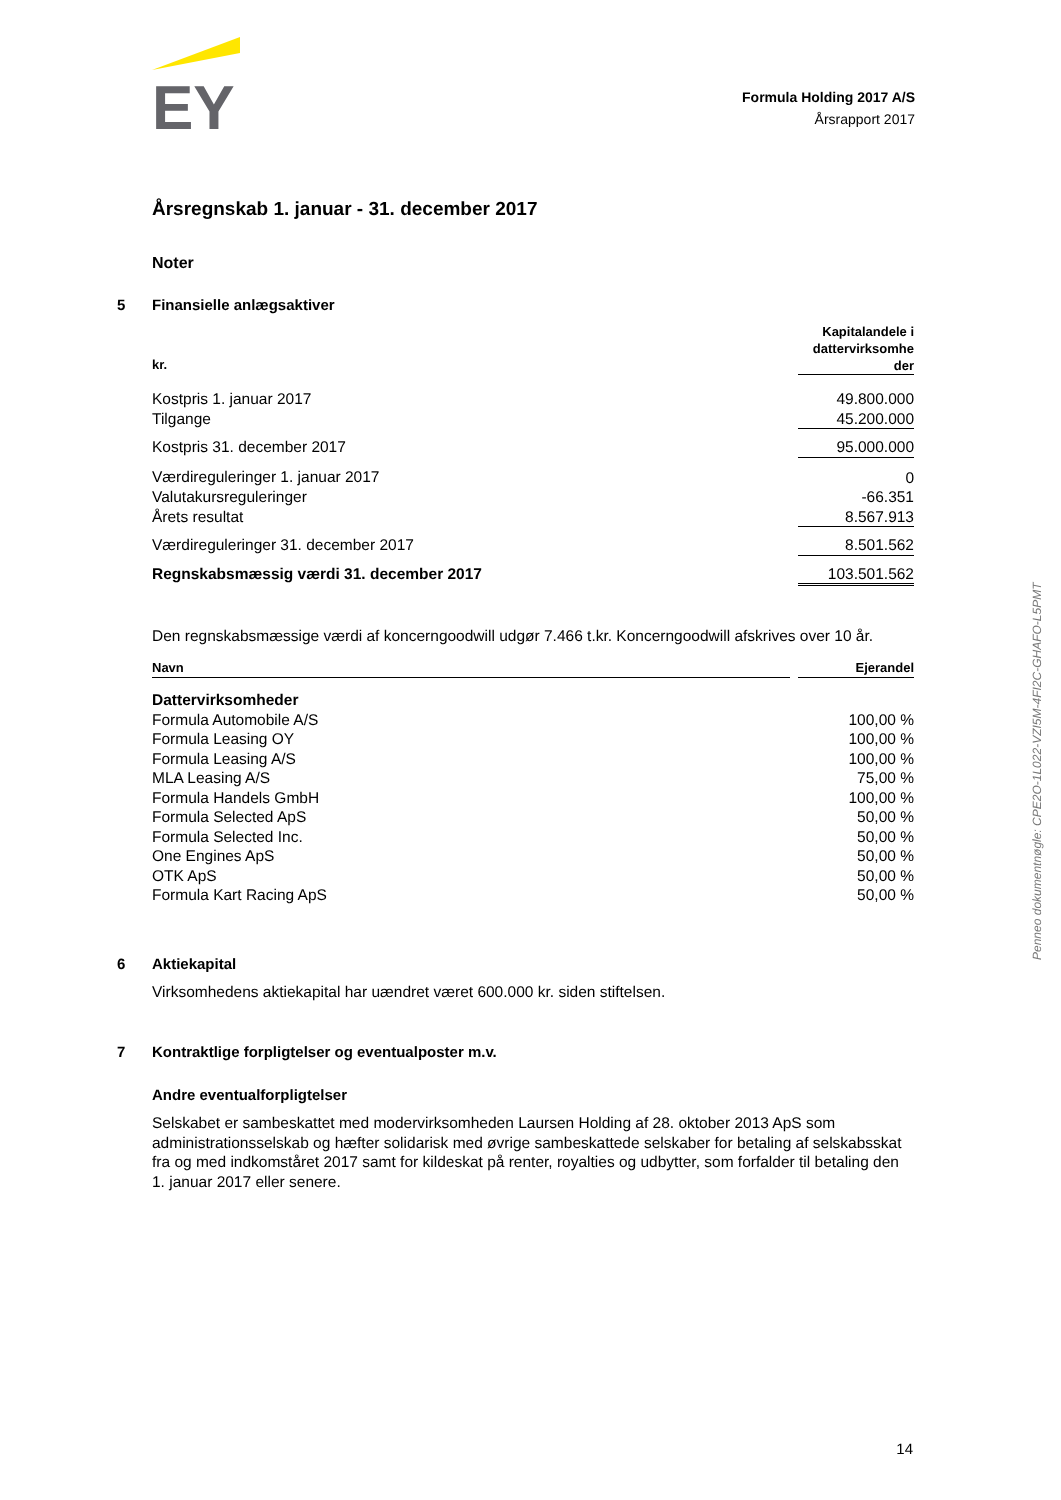EY
Formula Holding 2017 A/S
Årsrapport 2017
Årsregnskab 1. januar - 31. december 2017
Noter
5 Finansielle anlægsaktiver
| kr. | Kapitalandele i dattervirksomhe der |
| --- | --- |
| Kostpris 1. januar 2017 | 49.800.000 |
| Tilgange | 45.200.000 |
| Kostpris 31. december 2017 | 95.000.000 |
| Værdireguleringer 1. januar 2017 | 0 |
| Valutakursreguleringer | -66.351 |
| Årets resultat | 8.567.913 |
| Værdireguleringer 31. december 2017 | 8.501.562 |
| Regnskabsmæssig værdi 31. december 2017 | 103.501.562 |
Den regnskabsmæssige værdi af koncerngoodwill udgør 7.466 t.kr. Koncerngoodwill afskrives over 10 år.
| Navn | Ejerandel |
| --- | --- |
| Dattervirksomheder | |
| Formula Automobile A/S | 100,00 % |
| Formula Leasing OY | 100,00 % |
| Formula Leasing A/S | 100,00 % |
| MLA Leasing A/S | 75,00 % |
| Formula Handels GmbH | 100,00 % |
| Formula Selected ApS | 50,00 % |
| Formula Selected Inc. | 50,00 % |
| One Engines ApS | 50,00 % |
| OTK ApS | 50,00 % |
| Formula Kart Racing ApS | 50,00 % |
6 Aktiekapital
Virksomhedens aktiekapital har uændret været 600.000 kr. siden stiftelsen.
7 Kontraktlige forpligtelser og eventualposter m.v.
Andre eventualforpligtelser
Selskabet er sambeskattet med modervirksomheden Laursen Holding af 28. oktober 2013 ApS som administrationsselskab og hæfter solidarisk med øvrige sambeskattede selskaber for betaling af selskabsskat fra og med indkomståret 2017 samt for kildeskat på renter, royalties og udbytter, som forfalder til betaling den 1. januar 2017 eller senere.
14
Penneo dokumentnøgle: CPE2O-1L022-VZI5M-4FI2C-GHAFO-L5PMT